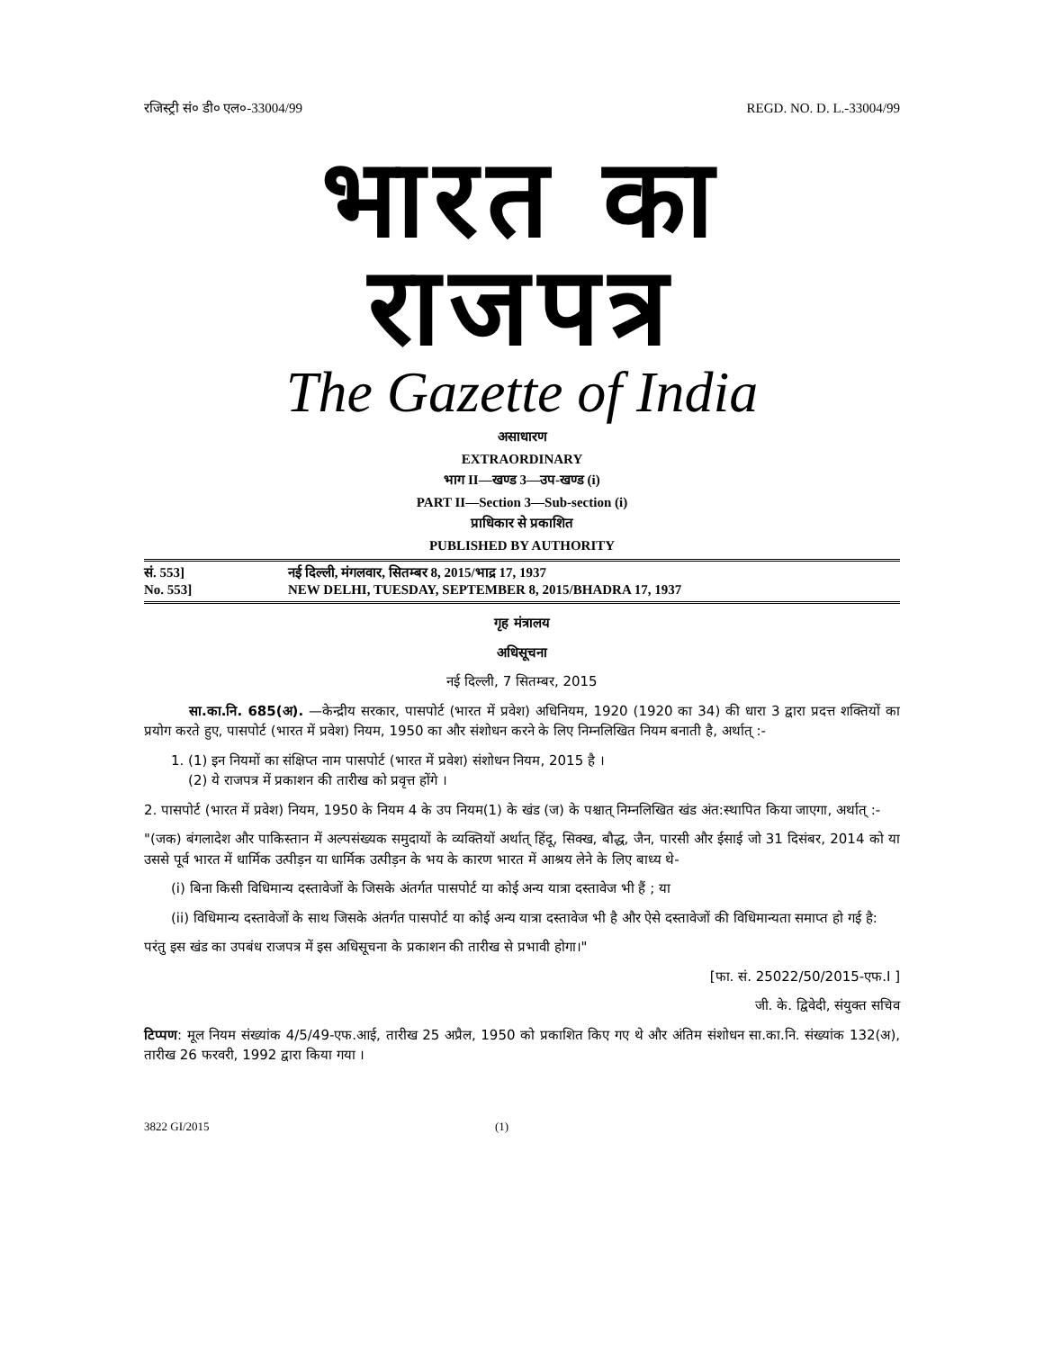रजिस्ट्री सं० डी० एल०-33004/99 REGD. NO. D. L.-33004/99
भारत का राजपत्र
The Gazette of India
असाधारण
EXTRAORDINARY
भाग II—खण्ड 3—उप-खण्ड (i)
PART II—Section 3—Sub-section (i)
प्राधिकार से प्रकाशित
PUBLISHED BY AUTHORITY
सं. 553] नई दिल्ली, मंगलवार, सितम्बर 8, 2015/भाद्र 17, 1937
No. 553] NEW DELHI, TUESDAY, SEPTEMBER 8, 2015/BHADRA 17, 1937
गृह मंत्रालय
अधिसूचना
नई दिल्ली, 7 सितम्बर, 2015
सा.का.नि. 685(अ). —केन्द्रीय सरकार, पासपोर्ट (भारत में प्रवेश) अधिनियम, 1920 (1920 का 34) की धारा 3 द्वारा प्रदत्त शक्तियों का प्रयोग करते हुए, पासपोर्ट (भारत में प्रवेश) नियम, 1950 का और संशोधन करने के लिए निम्नलिखित नियम बनाती है, अर्थात् :-
1. (1) इन नियमों का संक्षिप्त नाम पासपोर्ट (भारत में प्रवेश) संशोधन नियम, 2015 है ।
(2) ये राजपत्र में प्रकाशन की तारीख को प्रवृत्त होंगे ।
2. पासपोर्ट (भारत में प्रवेश) नियम, 1950 के नियम 4 के उप नियम(1) के खंड (ज) के पश्चात् निम्नलिखित खंड अंत:स्थापित किया जाएगा, अर्थात् :-
"(जक) बंगलादेश और पाकिस्तान में अल्पसंख्यक समुदायों के व्यक्तियों अर्थात् हिंदू, सिक्ख, बौद्ध, जैन, पारसी और ईसाई जो 31 दिसंबर, 2014 को या उससे पूर्व भारत में धार्मिक उत्पीड़न या धार्मिक उत्पीड़न के भय के कारण भारत में आश्रय लेने के लिए बाध्य थे-
(i) बिना किसी विधिमान्य दस्तावेजों के जिसके अंतर्गत पासपोर्ट या कोई अन्य यात्रा दस्तावेज भी हैं ; या
(ii) विधिमान्य दस्तावेजों के साथ जिसके अंतर्गत पासपोर्ट या कोई अन्य यात्रा दस्तावेज भी है और ऐसे दस्तावेजों की विधिमान्यता समाप्त हो गई है:
परंतु इस खंड का उपबंध राजपत्र में इस अधिसूचना के प्रकाशन की तारीख से प्रभावी होगा।"
[फा. सं. 25022/50/2015-एफ.I ]
जी. के. द्विवेदी, संयुक्त सचिव
टिप्पण: मूल नियम संख्यांक 4/5/49-एफ.आई, तारीख 25 अप्रैल, 1950 को प्रकाशित किए गए थे और अंतिम संशोधन सा.का.नि. संख्यांक 132(अ), तारीख 26 फरवरी, 1992 द्वारा किया गया ।
3822 GI/2015 (1)